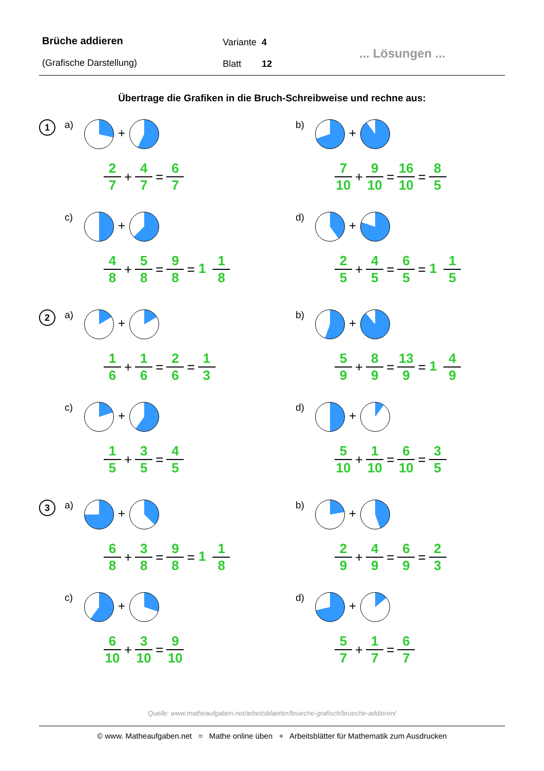Brüche addieren
(Grafische Darstellung)
Variante 4
Blatt 12
... Lösungen ...
Übertrage die Grafiken in die Bruch-Schreibweise und rechne aus:
1
a) +
2 7 + 4 7 = 6 7
b) +
7 10 + 9 10 = 16 10 = 8 5
c) +
4 8 + 5 8 = 9 8 = 1 1 8
d) +
2 5 + 4 5 = 6 5 = 1 1 5
2
a) +
1 6 + 1 6 = 2 6 = 1 3
b) +
5 9 + 8 9 = 13 9 = 1 4 9
c) +
1 5 + 3 5 = 4 5
d) +
5 10 + 1 10 = 6 10 = 3 5
3
a) +
6 8 + 3 8 = 9 8 = 1 1 8
b) +
2 9 + 4 9 = 6 9 = 2 3
c) +
6 10 + 3 10 = 9 10
d) +
5 7 + 1 7 = 6 7
Quelle: www.matheaufgaben.net/arbeitsblaetter/brueche-grafisch/brueche-addieren/
© www. Matheaufgaben.net = Mathe online üben + Arbeitsblätter für Mathematik zum Ausdrucken